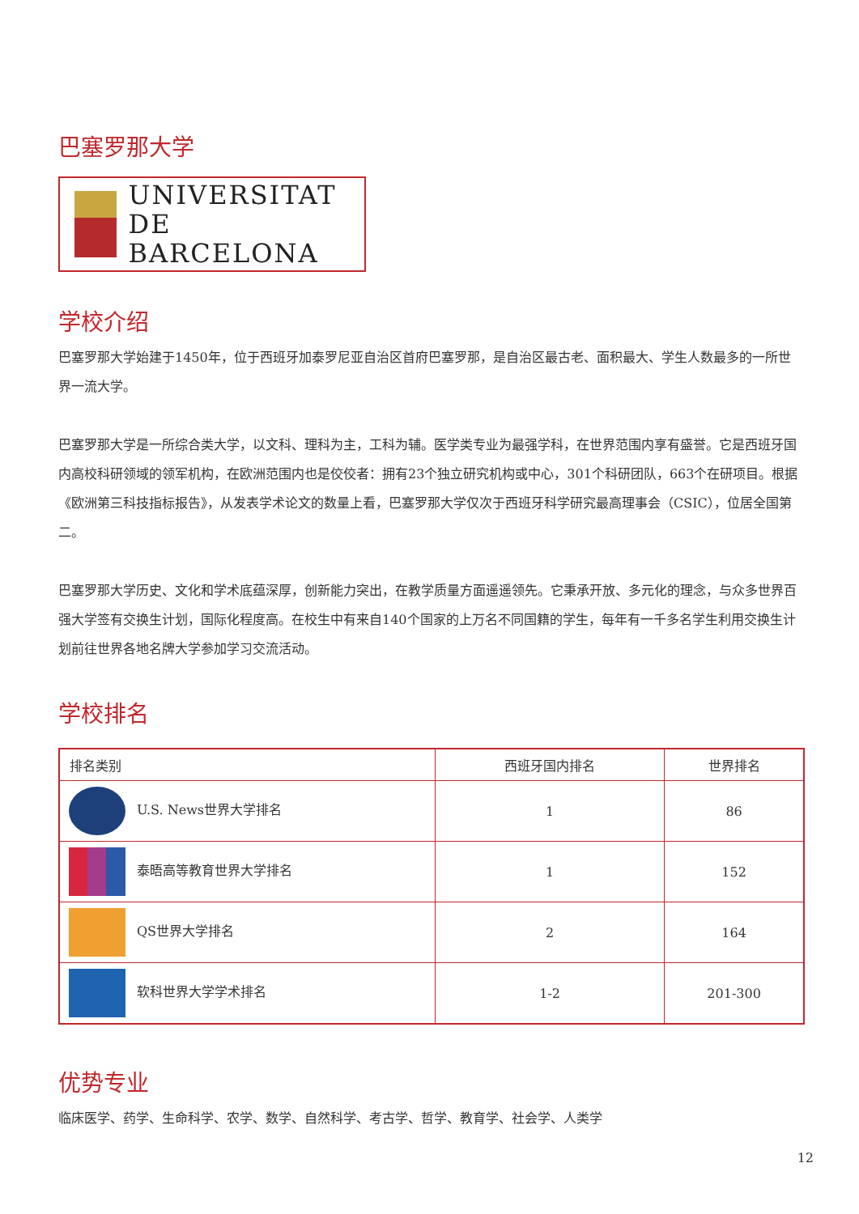巴塞罗那大学
UNIVERSITAT DE
BARCELONA
学校介绍
巴塞罗那大学始建于1450年，位于西班牙加泰罗尼亚自治区首府巴塞罗那，是自治区最古老、面积最大、学生人数最多的一所世界一流大学。
巴塞罗那大学是一所综合类大学，以文科、理科为主，工科为辅。医学类专业为最强学科，在世界范围内享有盛誉。它是西班牙国内高校科研领域的领军机构，在欧洲范围内也是佼佼者：拥有23个独立研究机构或中心，301个科研团队，663个在研项目。根据《欧洲第三科技指标报告》，从发表学术论文的数量上看，巴塞罗那大学仅次于西班牙科学研究最高理事会（CSIC），位居全国第二。
巴塞罗那大学历史、文化和学术底蕴深厚，创新能力突出，在教学质量方面遥遥领先。它秉承开放、多元化的理念，与众多世界百强大学签有交换生计划，国际化程度高。在校生中有来自140个国家的上万名不同国籍的学生，每年有一千多名学生利用交换生计划前往世界各地名牌大学参加学习交流活动。
学校排名
| 排名类别 | 西班牙国内排名 | 世界排名 |
| --- | --- | --- |
| U.S. News世界大学排名 | 1 | 86 |
| 泰晤高等教育世界大学排名 | 1 | 152 |
| QS世界大学排名 | 2 | 164 |
| 软科世界大学学术排名 | 1-2 | 201-300 |
优势专业
临床医学、药学、生命科学、农学、数学、自然科学、考古学、哲学、教育学、社会学、人类学
12